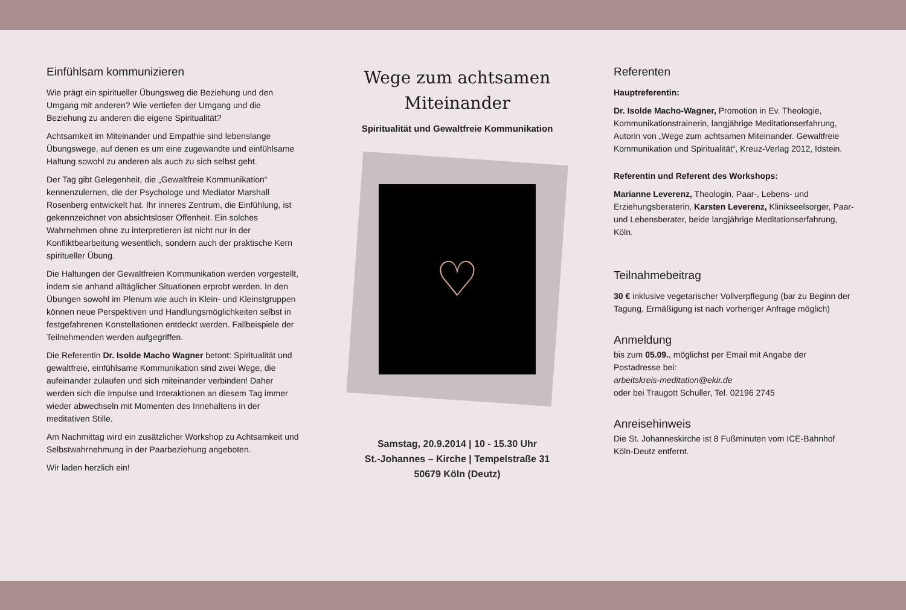Einfühlsam kommunizieren
Wie prägt ein spiritueller Übungsweg die Beziehung und den Umgang mit anderen? Wie vertiefen der Umgang und die Beziehung zu anderen die eigene Spiritualität?
Achtsamkeit im Miteinander und Empathie sind lebenslange Übungswege, auf denen es um eine zugewandte und einfühlsame Haltung sowohl zu anderen als auch zu sich selbst geht.
Der Tag gibt Gelegenheit, die „Gewaltfreie Kommunikation“ kennenzulernen, die der Psychologe und Mediator Marshall Rosenberg entwickelt hat. Ihr inneres Zentrum, die Einfühlung, ist gekennzeichnet von absichtsloser Offenheit. Ein solches Wahrnehmen ohne zu interpretieren ist nicht nur in der Konfliktbearbeitung wesentlich, sondern auch der praktische Kern spiritueller Übung.
Die Haltungen der Gewaltfreien Kommunikation werden vorgestellt, indem sie anhand alltäglicher Situationen erprobt werden. In den Übungen sowohl im Plenum wie auch in Klein- und Kleinstgruppen können neue Perspektiven und Handlungsmöglichkeiten selbst in festgefahrenen Konstellationen entdeckt werden. Fallbeispiele der Teilnehmenden werden aufgegriffen.
Die Referentin Dr. Isolde Macho Wagner betont: Spiritualität und gewaltfreie, einfühlsame Kommunikation sind zwei Wege, die aufeinander zulaufen und sich miteinander verbinden! Daher werden sich die Impulse und Interaktionen an diesem Tag immer wieder abwechseln mit Momenten des Innehaltens in der meditativen Stille.
Am Nachmittag wird ein zusätzlicher Workshop zu Achtsamkeit und Selbstwahrnehmung in der Paarbeziehung angeboten.
Wir laden herzlich ein!
Wege zum achtsamen Miteinander
Spiritualität und Gewaltfreie Kommunikation
♡
Samstag, 20.9.2014 | 10 - 15.30 Uhr
St.-Johannes – Kirche | Tempelstraße 31
50679 Köln (Deutz)
Referenten
Hauptreferentin:
Dr. Isolde Macho-Wagner, Promotion in Ev. Theologie, Kommunikationstrainerin, langjährige Meditationserfahrung, Autorin von „Wege zum achtsamen Miteinander. Gewaltfreie Kommunikation und Spiritualität“, Kreuz-Verlag 2012, Idstein.
Referentin und Referent des Workshops:
Marianne Leverenz, Theologin, Paar-, Lebens- und Erziehungsberaterin, Karsten Leverenz, Klinikseelsorger, Paar- und Lebensberater, beide langjährige Meditationserfahrung, Köln.
Teilnahmebeitrag
30 € inklusive vegetarischer Vollverpflegung (bar zu Beginn der Tagung, Ermäßigung ist nach vorheriger Anfrage möglich)
Anmeldung
bis zum 05.09., möglichst per Email mit Angabe der Postadresse bei:
arbeitskreis-meditation@ekir.de
oder bei Traugott Schuller, Tel. 02196 2745
Anreisehinweis
Die St. Johanneskirche ist 8 Fußminuten vom ICE-Bahnhof Köln-Deutz entfernt.